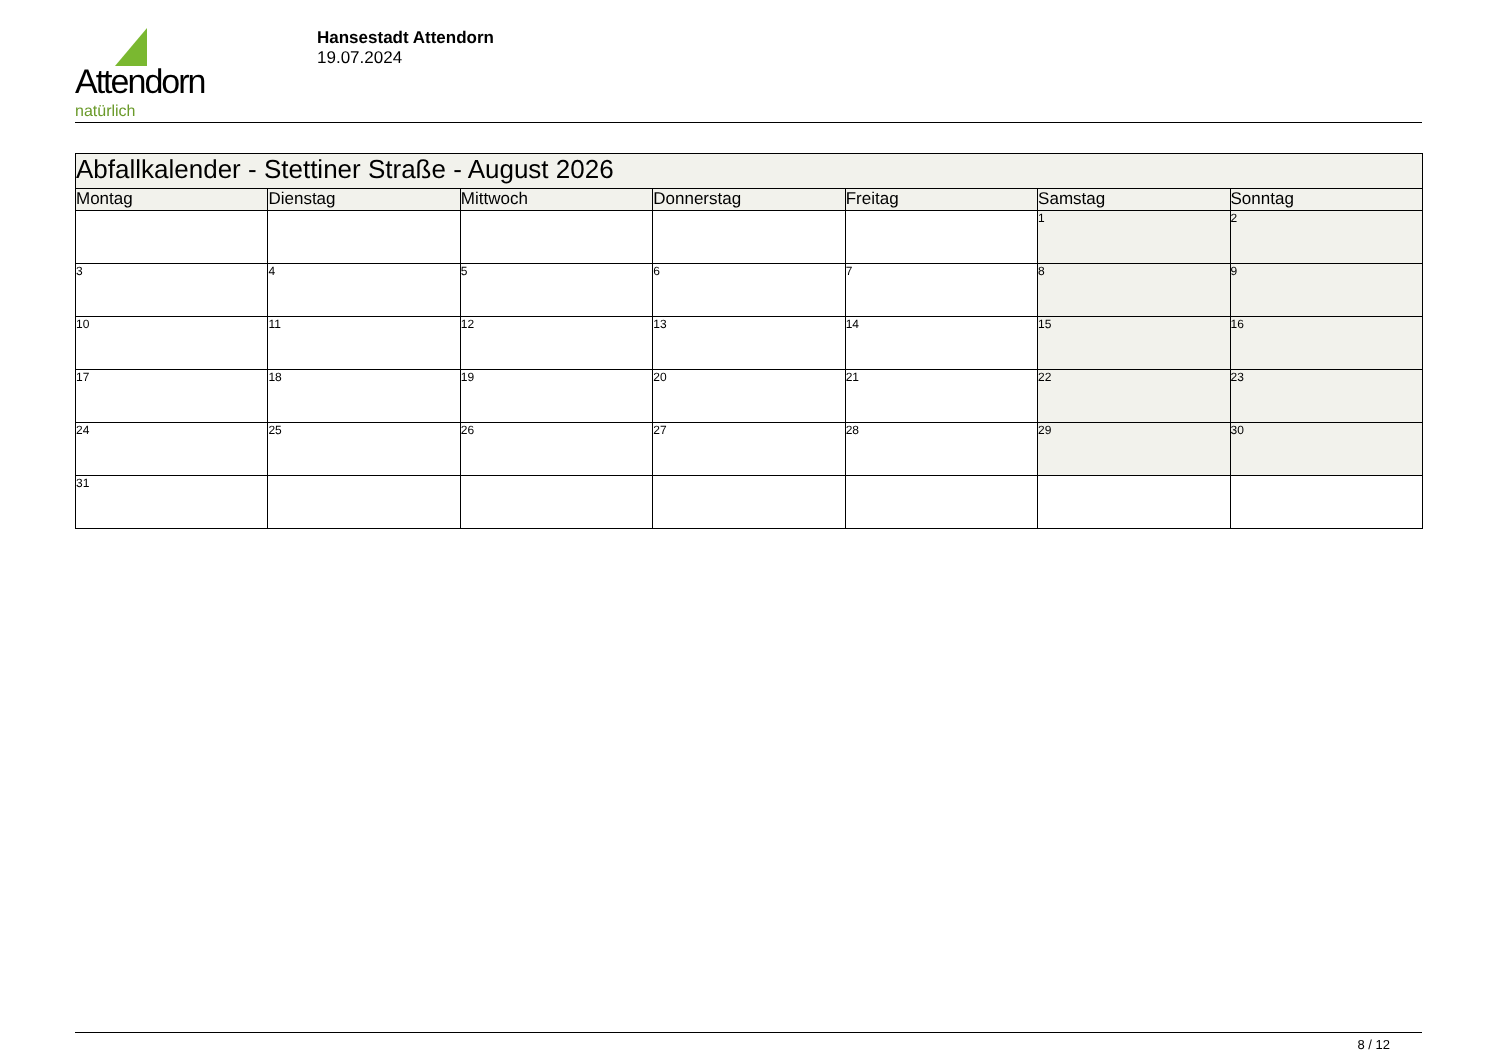Attendorn
natürlich
Hansestadt Attendorn
19.07.2024
| Abfallkalender - Stettiner Straße - August 2026 | | | | | | |
| Montag | Dienstag | Mittwoch | Donnerstag | Freitag | Samstag | Sonntag |
| | | | | | 1 | 2 |
| 3 | 4 | 5 | 6 | 7 | 8 | 9 |
| 10 | 11 | 12 | 13 | 14 | 15 | 16 |
| 17 | 18 | 19 | 20 | 21 | 22 | 23 |
| 24 | 25 | 26 | 27 | 28 | 29 | 30 |
| 31 | | | | | | |
8 / 12